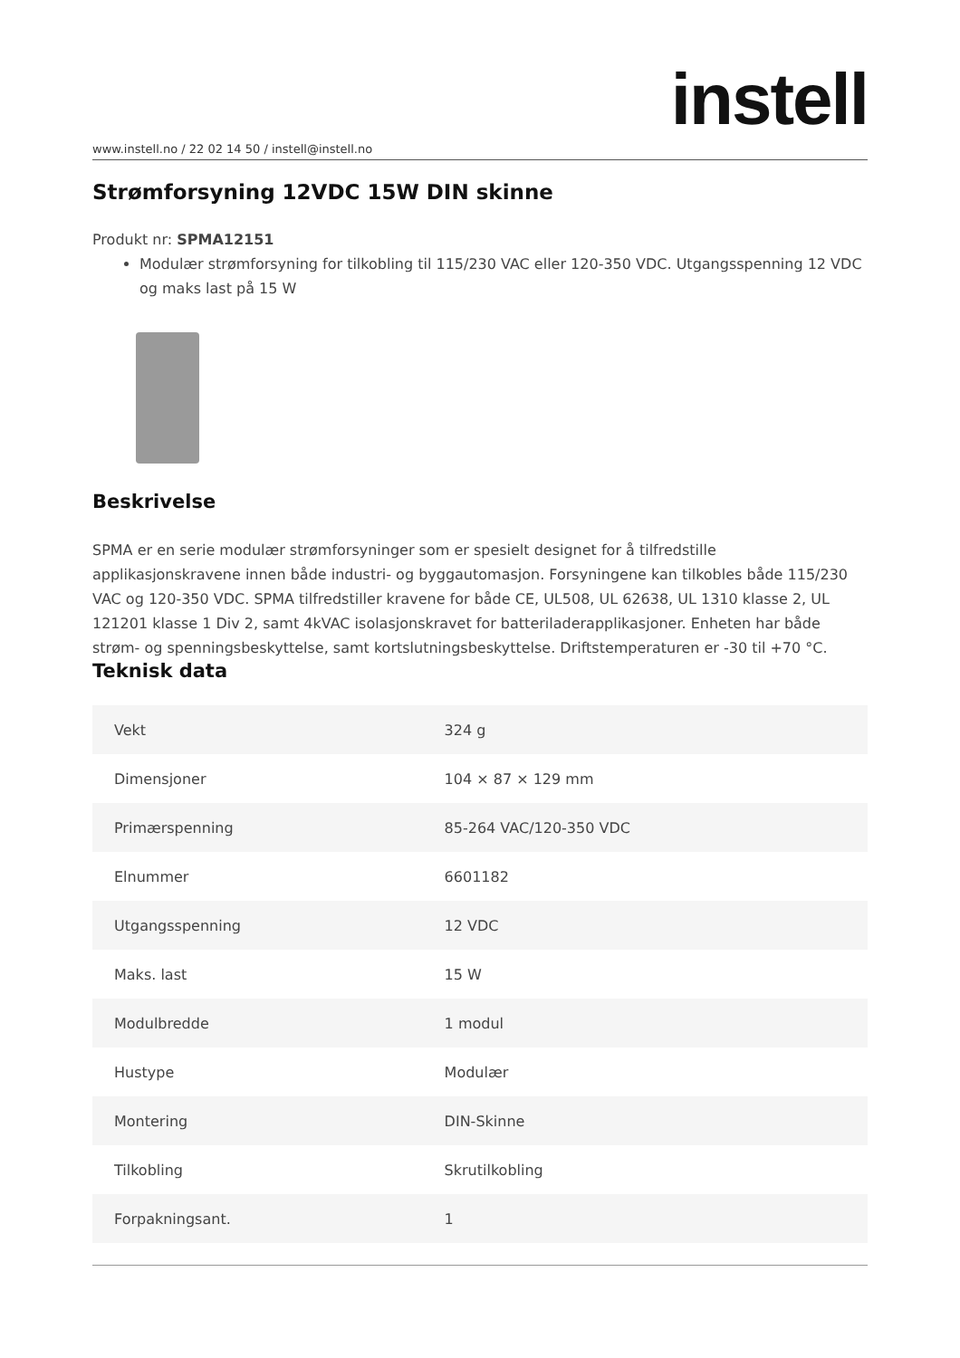instell
www.instell.no / 22 02 14 50 / instell@instell.no
Strømforsyning 12VDC 15W DIN skinne
Produkt nr: SPMA12151
Modulær strømforsyning for tilkobling til 115/230 VAC eller 120-350 VDC. Utgangsspenning 12 VDC og maks last på 15 W
Beskrivelse
SPMA er en serie modulær strømforsyninger som er spesielt designet for å tilfredstille applikasjonskravene innen både industri- og byggautomasjon. Forsyningene kan tilkobles både 115/230 VAC og 120-350 VDC. SPMA tilfredstiller kravene for både CE, UL508, UL 62638, UL 1310 klasse 2, UL 121201 klasse 1 Div 2, samt 4kVAC isolasjonskravet for batteriladerapplikasjoner. Enheten har både strøm- og spenningsbeskyttelse, samt kortslutningsbeskyttelse. Driftstemperaturen er -30 til +70 °C.
Teknisk data
| Vekt | 324 g |
| Dimensjoner | 104 × 87 × 129 mm |
| Primærspenning | 85-264 VAC/120-350 VDC |
| Elnummer | 6601182 |
| Utgangsspenning | 12 VDC |
| Maks. last | 15 W |
| Modulbredde | 1 modul |
| Hustype | Modulær |
| Montering | DIN-Skinne |
| Tilkobling | Skrutilkobling |
| Forpakningsant. | 1 |